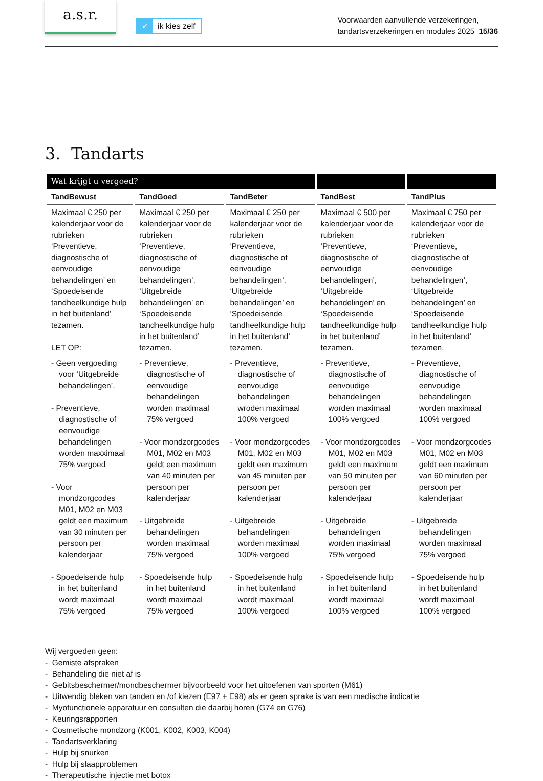a.s.r.
✓ ik kies zelf
Voorwaarden aanvullende verzekeringen,
tandartsverzekeringen en modules 2025 15/36
3. Tandarts
| Wat krijgt u vergoed? | | | | |
| --- | --- | --- | --- | --- |
| TandBewust | TandGoed | TandBeter | TandBest | TandPlus |
| Maximaal € 250 per kalenderjaar voor de rubrieken ‘Preventieve, diagnostische of eenvoudige behandelingen’ en ‘Spoedeisende tandheelkundige hulp in het buitenland’ tezamen. LET OP: - Geen vergoeding voor ‘Uitgebreide behandelingen’. - Preventieve, diagnostische of eenvoudige behandelingen worden maxximaal 75% vergoed - Voor mondzorgcodes M01, M02 en M03 geldt een maximum van 30 minuten per persoon per kalenderjaar - Spoedeisende hulp in het buitenland wordt maximaal 75% vergoed | Maximaal € 250 per kalenderjaar voor de rubrieken ‘Preventieve, diagnostische of eenvoudige behandelingen’, ‘Uitgebreide behandelingen’ en ‘Spoedeisende tandheelkundige hulp in het buitenland’ tezamen. - Preventieve, diagnostische of eenvoudige behandelingen worden maximaal 75% vergoed - Voor mondzorgcodes M01, M02 en M03 geldt een maximum van 40 minuten per persoon per kalenderjaar - Uitgebreide behandelingen worden maximaal 75% vergoed - Spoedeisende hulp in het buitenland wordt maximaal 75% vergoed | Maximaal € 250 per kalenderjaar voor de rubrieken ‘Preventieve, diagnostische of eenvoudige behandelingen’, ‘Uitgebreide behandelingen’ en ‘Spoedeisende tandheelkundige hulp in het buitenland’ tezamen. - Preventieve, diagnostische of eenvoudige behandelingen wroden maximaal 100% vergoed - Voor mondzorgcodes M01, M02 en M03 geldt een maximum van 45 minuten per persoon per kalenderjaar - Uitgebreide behandelingen worden maximaal 100% vergoed - Spoedeisende hulp in het buitenland wordt maximaal 100% vergoed | Maximaal € 500 per kalenderjaar voor de rubrieken ‘Preventieve, diagnostische of eenvoudige behandelingen’, ‘Uitgebreide behandelingen’ en ‘Spoedeisende tandheelkundige hulp in het buitenland’ tezamen. - Preventieve, diagnostische of eenvoudige behandelingen worden maximaal 100% vergoed - Voor mondzorgcodes M01, M02 en M03 geldt een maximum van 50 minuten per persoon per kalenderjaar - Uitgebreide behandelingen worden maximaal 75% vergoed - Spoedeisende hulp in het buitenland wordt maximaal 100% vergoed | Maximaal € 750 per kalenderjaar voor de rubrieken ‘Preventieve, diagnostische of eenvoudige behandelingen’, ‘Uitgebreide behandelingen’ en ‘Spoedeisende tandheelkundige hulp in het buitenland’ tezamen. - Preventieve, diagnostische of eenvoudige behandelingen worden maximaal 100% vergoed - Voor mondzorgcodes M01, M02 en M03 geldt een maximum van 60 minuten per persoon per kalenderjaar - Uitgebreide behandelingen worden maximaal 75% vergoed - Spoedeisende hulp in het buitenland wordt maximaal 100% vergoed |
Wij vergoeden geen:
- Gemiste afspraken
- Behandeling die niet af is
- Gebitsbeschermer/mondbeschermer bijvoorbeeld voor het uitoefenen van sporten (M61)
- Uitwendig bleken van tanden en /of kiezen (E97 + E98) als er geen sprake is van een medische indicatie
- Myofunctionele apparatuur en consulten die daarbij horen (G74 en G76)
- Keuringsrapporten
- Cosmetische mondzorg (K001, K002, K003, K004)
- Tandartsverklaring
- Hulp bij snurken
- Hulp bij slaapproblemen
- Therapeutische injectie met botox